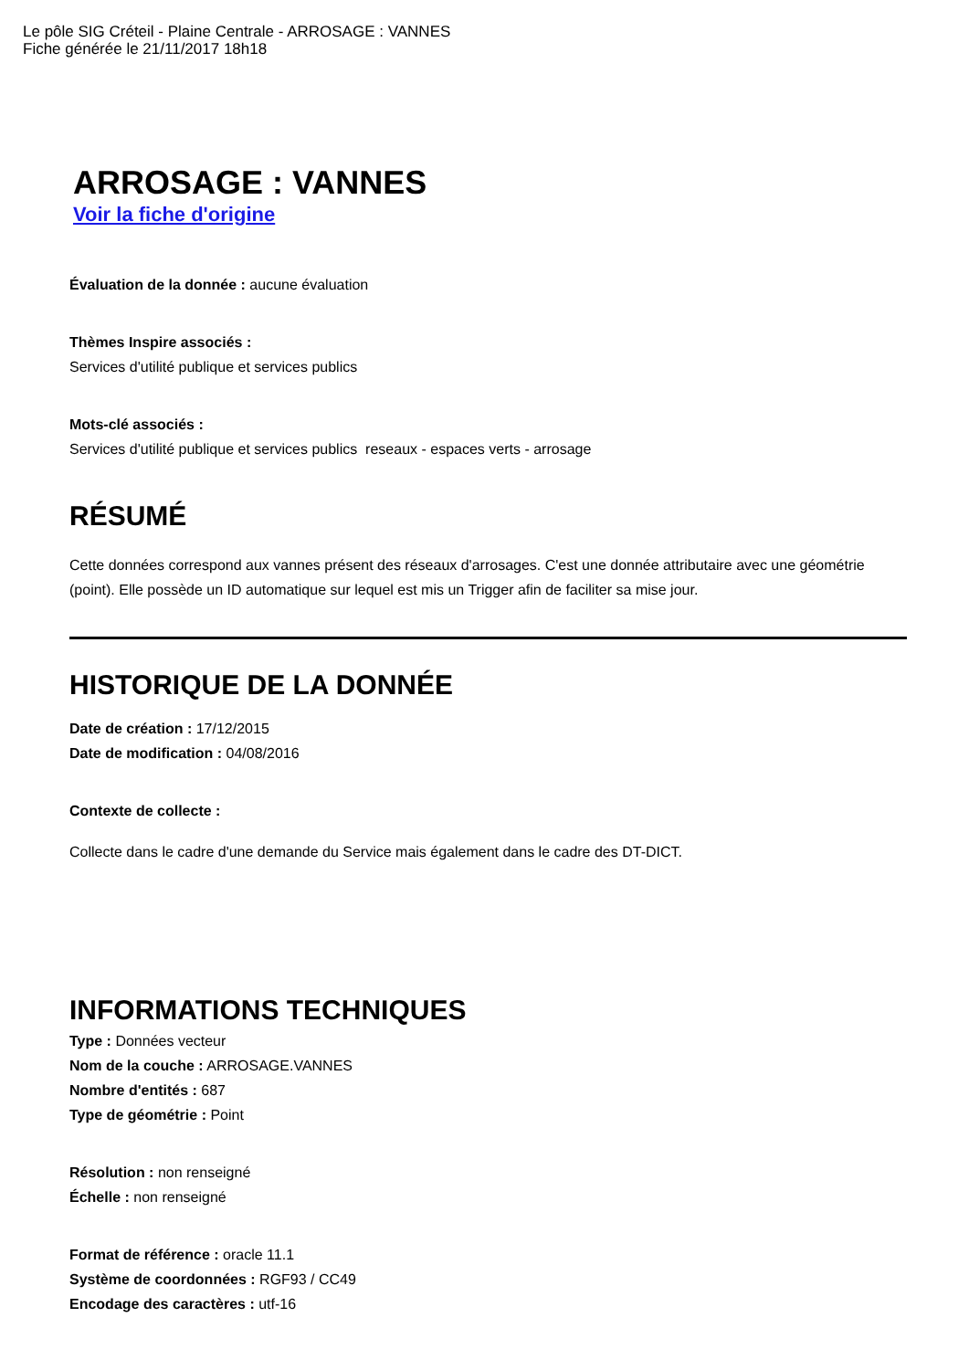Le pôle SIG Créteil - Plaine Centrale - ARROSAGE : VANNES
Fiche générée le 21/11/2017 18h18
ARROSAGE : VANNES
Voir la fiche d'origine
Évaluation de la donnée : aucune évaluation
Thèmes Inspire associés :
Services d'utilité publique et services publics
Mots-clé associés :
Services d'utilité publique et services publics reseaux - espaces verts - arrosage
RÉSUMÉ
Cette données correspond aux vannes présent des réseaux d'arrosages. C'est une donnée attributaire avec une géométrie (point). Elle possède un ID automatique sur lequel est mis un Trigger afin de faciliter sa mise jour.
HISTORIQUE DE LA DONNÉE
Date de création : 17/12/2015
Date de modification : 04/08/2016
Contexte de collecte :
Collecte dans le cadre d'une demande du Service mais également dans le cadre des DT-DICT.
INFORMATIONS TECHNIQUES
Type : Données vecteur
Nom de la couche : ARROSAGE.VANNES
Nombre d'entités : 687
Type de géométrie : Point
Résolution : non renseigné
Échelle : non renseigné
Format de référence : oracle 11.1
Système de coordonnées : RGF93 / CC49
Encodage des caractères : utf-16